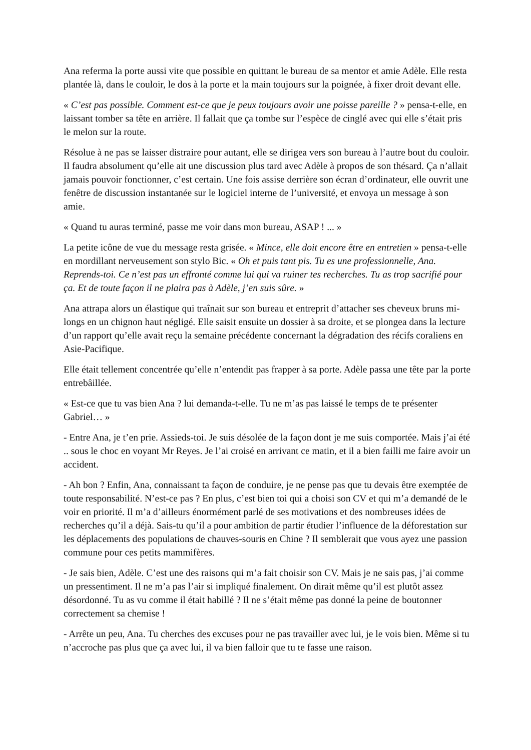Ana referma la porte aussi vite que possible en quittant le bureau de sa mentor et amie Adèle. Elle resta plantée là, dans le couloir, le dos à la porte et la main toujours sur la poignée, à fixer droit devant elle.
« C’est pas possible. Comment est-ce que je peux toujours avoir une poisse pareille ? » pensa-t-elle, en laissant tomber sa tête en arrière. Il fallait que ça tombe sur l’espèce de cinglé avec qui elle s’était pris le melon sur la route.
Résolue à ne pas se laisser distraire pour autant, elle se dirigea vers son bureau à l’autre bout du couloir. Il faudra absolument qu’elle ait une discussion plus tard avec Adèle à propos de son thésard. Ça n’allait jamais pouvoir fonctionner, c’est certain. Une fois assise derrière son écran d’ordinateur, elle ouvrit une fenêtre de discussion instantanée sur le logiciel interne de l’université, et envoya un message à son amie.
« Quand tu auras terminé, passe me voir dans mon bureau, ASAP ! ... »
La petite icône de vue du message resta grisée. « Mince, elle doit encore être en entretien » pensa-t-elle en mordillant nerveusement son stylo Bic. « Oh et puis tant pis. Tu es une professionnelle, Ana. Reprends-toi. Ce n’est pas un effronté comme lui qui va ruiner tes recherches. Tu as trop sacrifié pour ça. Et de toute façon il ne plaira pas à Adèle, j’en suis sûre. »
Ana attrapa alors un élastique qui traînait sur son bureau et entreprit d’attacher ses cheveux bruns mi-longs en un chignon haut négligé. Elle saisit ensuite un dossier à sa droite, et se plongea dans la lecture d’un rapport qu’elle avait reçu la semaine précédente concernant la dégradation des récifs coraliens en Asie-Pacifique.
Elle était tellement concentrée qu’elle n’entendit pas frapper à sa porte. Adèle passa une tête par la porte entrebâillée.
« Est-ce que tu vas bien Ana ? lui demanda-t-elle. Tu ne m’as pas laissé le temps de te présenter Gabriel… »
- Entre Ana, je t’en prie. Assieds-toi. Je suis désolée de la façon dont je me suis comportée. Mais j’ai été .. sous le choc en voyant Mr Reyes. Je l’ai croisé en arrivant ce matin, et il a bien failli me faire avoir un accident.
- Ah bon ? Enfin, Ana, connaissant ta façon de conduire, je ne pense pas que tu devais être exemptée de toute responsabilité. N’est-ce pas ? En plus, c’est bien toi qui a choisi son CV et qui m’a demandé de le voir en priorité. Il m’a d’ailleurs énormément parlé de ses motivations et des nombreuses idées de recherches qu’il a déjà. Sais-tu qu’il a pour ambition de partir étudier l’influence de la déforestation sur les déplacements des populations de chauves-souris en Chine ? Il semblerait que vous ayez une passion commune pour ces petits mammifères.
- Je sais bien, Adèle. C’est une des raisons qui m’a fait choisir son CV. Mais je ne sais pas, j’ai comme un pressentiment. Il ne m’a pas l’air si impliqué finalement. On dirait même qu’il est plutôt assez désordonné. Tu as vu comme il était habillé ? Il ne s’était même pas donné la peine de boutonner correctement sa chemise !
- Arrête un peu, Ana. Tu cherches des excuses pour ne pas travailler avec lui, je le vois bien. Même si tu n’accroche pas plus que ça avec lui, il va bien falloir que tu te fasse une raison.